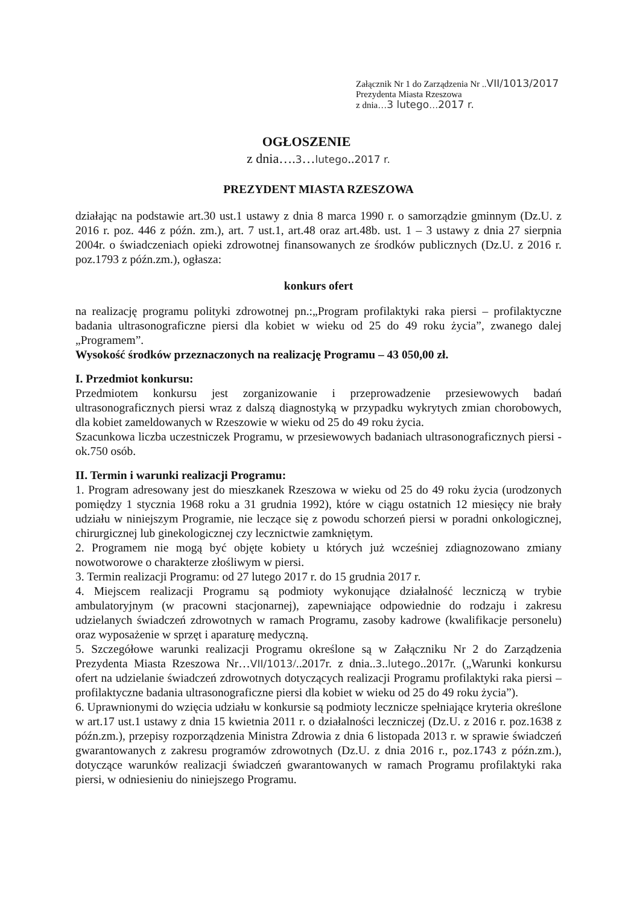Załącznik Nr 1 do Zarządzenia Nr ..VII/1013/2017
Prezydenta Miasta Rzeszowa
z dnia…3 lutego…2017 r.
OGŁOSZENIE
z dnia….3…lutego..2017 r.
PREZYDENT MIASTA RZESZOWA
działając na podstawie art.30 ust.1 ustawy z dnia 8 marca 1990 r. o samorządzie gminnym (Dz.U. z 2016 r. poz. 446 z późn. zm.), art. 7 ust.1, art.48 oraz art.48b. ust. 1 – 3 ustawy z dnia 27 sierpnia 2004r. o świadczeniach opieki zdrowotnej finansowanych ze środków publicznych (Dz.U. z 2016 r. poz.1793 z późn.zm.), ogłasza:
konkurs ofert
na realizację programu polityki zdrowotnej pn.:„Program profilaktyki raka piersi – profilaktyczne badania ultrasonograficzne piersi dla kobiet w wieku od 25 do 49 roku życia”, zwanego dalej „Programem”.
Wysokość środków przeznaczonych na realizację Programu – 43 050,00 zł.
I. Przedmiot konkursu:
Przedmiotem konkursu jest zorganizowanie i przeprowadzenie przesiewowych badań ultrasonograficznych piersi wraz z dalszą diagnostyką w przypadku wykrytych zmian chorobowych, dla kobiet zameldowanych w Rzeszowie w wieku od 25 do 49 roku życia.
Szacunkowa liczba uczestniczek Programu, w przesiewowych badaniach ultrasonograficznych piersi - ok.750 osób.
II. Termin i warunki realizacji Programu:
1. Program adresowany jest do mieszkanek Rzeszowa w wieku od 25 do 49 roku życia (urodzonych pomiędzy 1 stycznia 1968 roku a 31 grudnia 1992), które w ciągu ostatnich 12 miesięcy nie brały udziału w niniejszym Programie, nie leczące się z powodu schorzeń piersi w poradni onkologicznej, chirurgicznej lub ginekologicznej czy lecznictwie zamkniętym.
2. Programem nie mogą być objęte kobiety u których już wcześniej zdiagnozowano zmiany nowotworowe o charakterze złośliwym w piersi.
3. Termin realizacji Programu: od 27 lutego 2017 r. do 15 grudnia 2017 r.
4. Miejscem realizacji Programu są podmioty wykonujące działalność leczniczą w trybie ambulatoryjnym (w pracowni stacjonarnej), zapewniające odpowiednie do rodzaju i zakresu udzielanych świadczeń zdrowotnych w ramach Programu, zasoby kadrowe (kwalifikacje personelu) oraz wyposażenie w sprzęt i aparaturę medyczną.
5. Szczegółowe warunki realizacji Programu określone są w Załączniku Nr 2 do Zarządzenia Prezydenta Miasta Rzeszowa Nr…VII/1013/..2017r. z dnia..3..lutego..2017r. („Warunki konkursu ofert na udzielanie świadczeń zdrowotnych dotyczących realizacji Programu profilaktyki raka piersi – profilaktyczne badania ultrasonograficzne piersi dla kobiet w wieku od 25 do 49 roku życia”).
6. Uprawnionymi do wzięcia udziału w konkursie są podmioty lecznicze spełniające kryteria określone w art.17 ust.1 ustawy z dnia 15 kwietnia 2011 r. o działalności leczniczej (Dz.U. z 2016 r. poz.1638 z późn.zm.), przepisy rozporządzenia Ministra Zdrowia z dnia 6 listopada 2013 r. w sprawie świadczeń gwarantowanych z zakresu programów zdrowotnych (Dz.U. z dnia 2016 r., poz.1743 z późn.zm.), dotyczące warunków realizacji świadczeń gwarantowanych w ramach Programu profilaktyki raka piersi, w odniesieniu do niniejszego Programu.